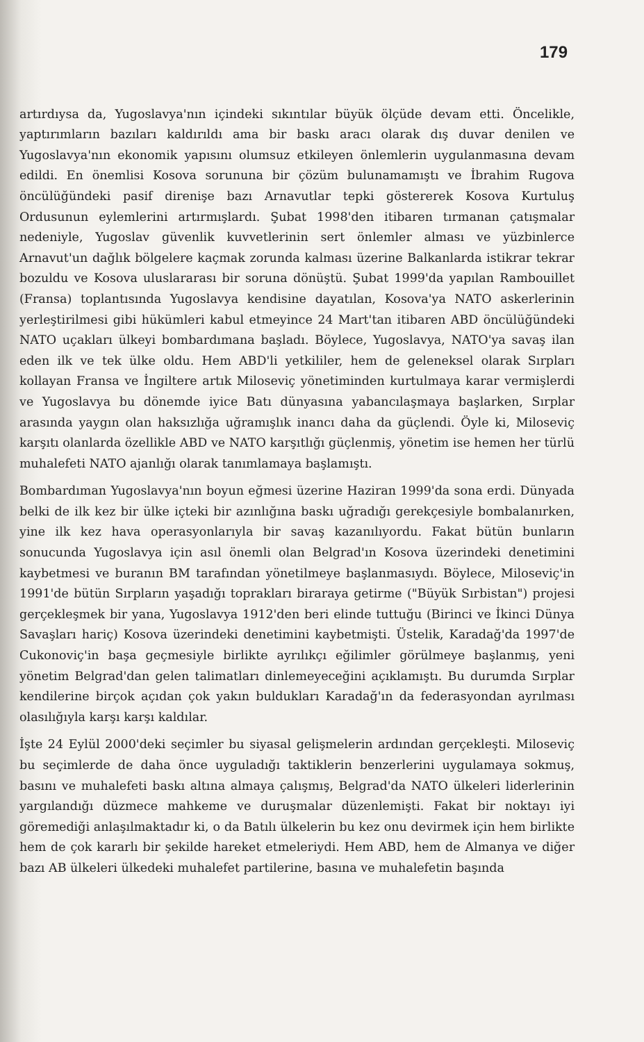179
artırdıysa da, Yugoslavya'nın içindeki sıkıntılar büyük ölçüde devam etti. Öncelikle, yaptırımların bazıları kaldırıldı ama bir baskı aracı olarak dış duvar denilen ve Yugoslavya'nın ekonomik yapısını olumsuz etkileyen önlemlerin uygulanmasına devam edildi. En önemlisi Kosova sorununa bir çözüm bulunamamıştı ve İbrahim Rugova öncülüğündeki pasif direnişe bazı Arnavutlar tepki göstererek Kosova Kurtuluş Ordusunun eylemlerini artırmışlardı. Şubat 1998'den itibaren tırmanan çatışmalar nedeniyle, Yugoslav güvenlik kuvvetlerinin sert önlemler alması ve yüzbinlerce Arnavut'un dağlık bölgelere kaçmak zorunda kalması üzerine Balkanlarda istikrar tekrar bozuldu ve Kosova uluslararası bir soruna dönüştü. Şubat 1999'da yapılan Rambouillet (Fransa) toplantısında Yugoslavya kendisine dayatılan, Kosova'ya NATO askerlerinin yerleştirilmesi gibi hükümleri kabul etmeyince 24 Mart'tan itibaren ABD öncülüğündeki NATO uçakları ülkeyi bombardımana başladı. Böylece, Yugoslavya, NATO'ya savaş ilan eden ilk ve tek ülke oldu. Hem ABD'li yetkililer, hem de geleneksel olarak Sırpları kollayan Fransa ve İngiltere artık Miloseviç yönetiminden kurtulmaya karar vermişlerdi ve Yugoslavya bu dönemde iyice Batı dünyasına yabancılaşmaya başlarken, Sırplar arasında yaygın olan haksızlığa uğramışlık inancı daha da güçlendi. Öyle ki, Miloseviç karşıtı olanlarda özellikle ABD ve NATO karşıtlığı güçlenmiş, yönetim ise hemen her türlü muhalefeti NATO ajanlığı olarak tanımlamaya başlamıştı.
Bombardıman Yugoslavya'nın boyun eğmesi üzerine Haziran 1999'da sona erdi. Dünyada belki de ilk kez bir ülke içteki bir azınlığına baskı uğradığı gerekçesiyle bombalanırken, yine ilk kez hava operasyonlarıyla bir savaş kazanılıyordu. Fakat bütün bunların sonucunda Yugoslavya için asıl önemli olan Belgrad'ın Kosova üzerindeki denetimini kaybetmesi ve buranın BM tarafından yönetilmeye başlanmasıydı. Böylece, Miloseviç'in 1991'de bütün Sırpların yaşadığı toprakları biraraya getirme ("Büyük Sırbistan") projesi gerçekleşmek bir yana, Yugoslavya 1912'den beri elinde tuttuğu (Birinci ve İkinci Dünya Savaşları hariç) Kosova üzerindeki denetimini kaybetmişti. Üstelik, Karadağ'da 1997'de Cukonoviç'in başa geçmesiyle birlikte ayrılıkçı eğilimler görülmeye başlanmış, yeni yönetim Belgrad'dan gelen talimatları dinlemeyeceğini açıklamıştı. Bu durumda Sırplar kendilerine birçok açıdan çok yakın buldukları Karadağ'ın da federasyondan ayrılması olasılığıyla karşı karşı kaldılar.
İşte 24 Eylül 2000'deki seçimler bu siyasal gelişmelerin ardından gerçekleşti. Miloseviç bu seçimlerde de daha önce uyguladığı taktiklerin benzerlerini uygulamaya sokmuş, basını ve muhalefeti baskı altına almaya çalışmış, Belgrad'da NATO ülkeleri liderlerinin yargılandığı düzmece mahkeme ve duruşmalar düzenlemişti. Fakat bir noktayı iyi göremediği anlaşılmaktadır ki, o da Batılı ülkelerin bu kez onu devirmek için hem birlikte hem de çok kararlı bir şekilde hareket etmeleriydi. Hem ABD, hem de Almanya ve diğer bazı AB ülkeleri ülkedeki muhalefet partilerine, basına ve muhalefetin başında